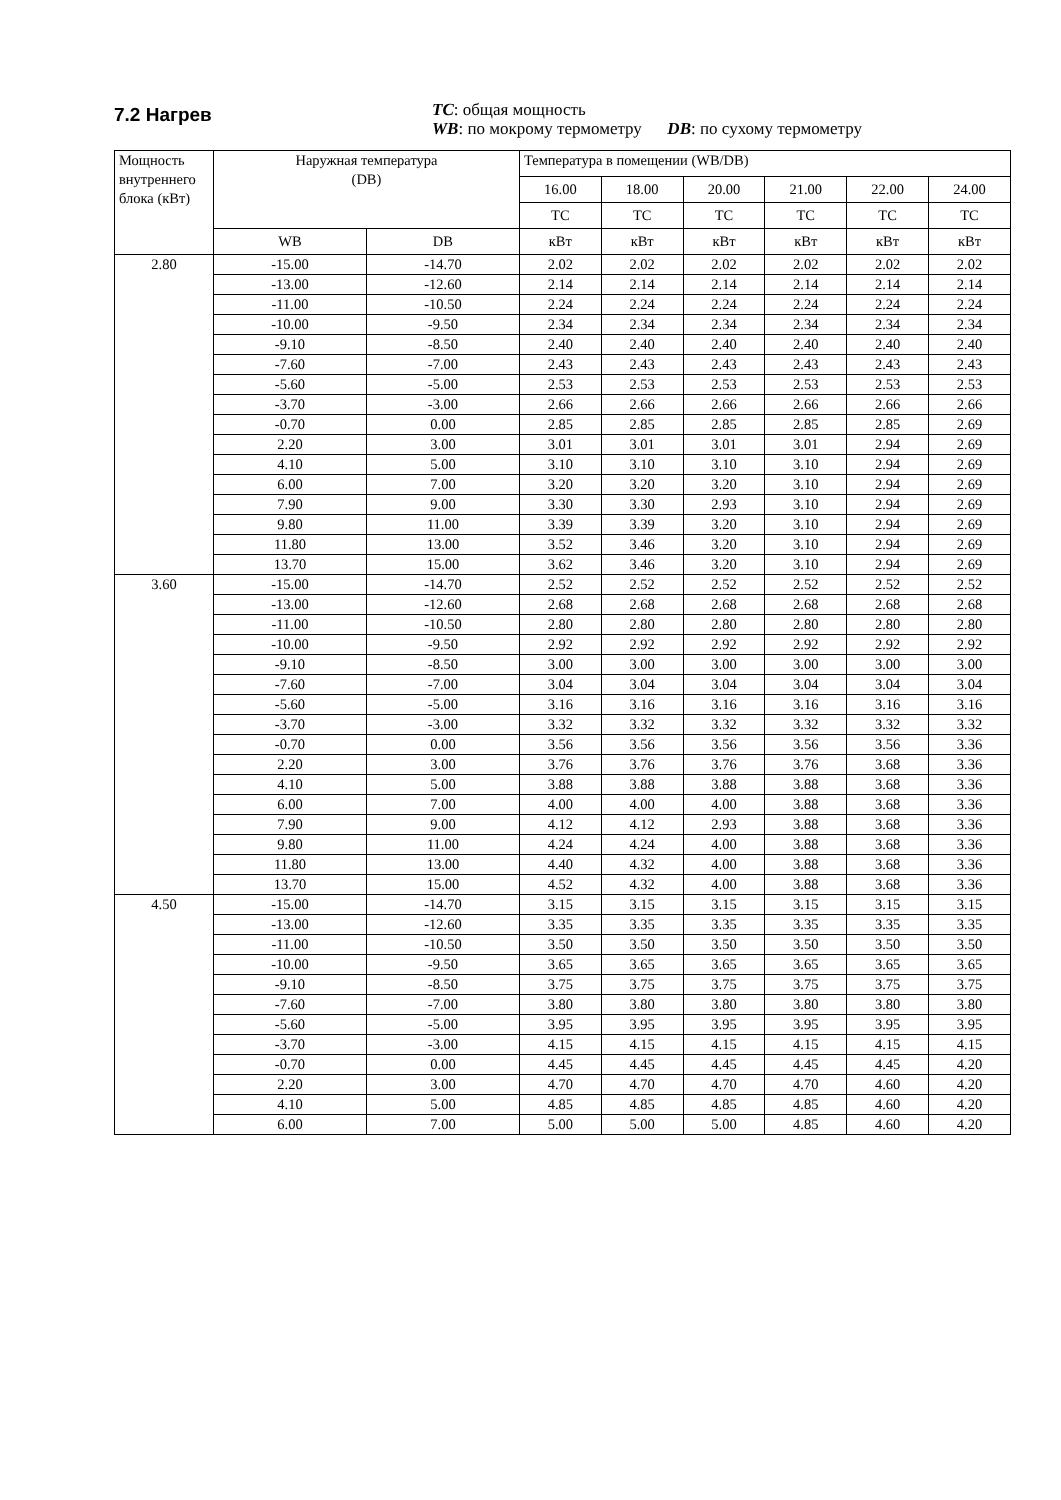7.2 Нагрев
TC: общая мощность
WB: по мокрому термометру DB: по сухому термометру
| Мощность внутреннего блока (кВт) | Наружная температура (DB) | | Температура в помещении (WB/DB) | | | | | |
| --- | --- | --- | --- | --- | --- | --- | --- | --- |
| | | | 16.00 | 18.00 | 20.00 | 21.00 | 22.00 | 24.00 |
| | | | TC | TC | TC | TC | TC | TC |
| | WB | DB | кВт | кВт | кВт | кВт | кВт | кВт |
| 2.80 | -15.00 | -14.70 | 2.02 | 2.02 | 2.02 | 2.02 | 2.02 | 2.02 |
| | -13.00 | -12.60 | 2.14 | 2.14 | 2.14 | 2.14 | 2.14 | 2.14 |
| | -11.00 | -10.50 | 2.24 | 2.24 | 2.24 | 2.24 | 2.24 | 2.24 |
| | -10.00 | -9.50 | 2.34 | 2.34 | 2.34 | 2.34 | 2.34 | 2.34 |
| | -9.10 | -8.50 | 2.40 | 2.40 | 2.40 | 2.40 | 2.40 | 2.40 |
| | -7.60 | -7.00 | 2.43 | 2.43 | 2.43 | 2.43 | 2.43 | 2.43 |
| | -5.60 | -5.00 | 2.53 | 2.53 | 2.53 | 2.53 | 2.53 | 2.53 |
| | -3.70 | -3.00 | 2.66 | 2.66 | 2.66 | 2.66 | 2.66 | 2.66 |
| | -0.70 | 0.00 | 2.85 | 2.85 | 2.85 | 2.85 | 2.85 | 2.69 |
| | 2.20 | 3.00 | 3.01 | 3.01 | 3.01 | 3.01 | 2.94 | 2.69 |
| | 4.10 | 5.00 | 3.10 | 3.10 | 3.10 | 3.10 | 2.94 | 2.69 |
| | 6.00 | 7.00 | 3.20 | 3.20 | 3.20 | 3.10 | 2.94 | 2.69 |
| | 7.90 | 9.00 | 3.30 | 3.30 | 2.93 | 3.10 | 2.94 | 2.69 |
| | 9.80 | 11.00 | 3.39 | 3.39 | 3.20 | 3.10 | 2.94 | 2.69 |
| | 11.80 | 13.00 | 3.52 | 3.46 | 3.20 | 3.10 | 2.94 | 2.69 |
| | 13.70 | 15.00 | 3.62 | 3.46 | 3.20 | 3.10 | 2.94 | 2.69 |
| 3.60 | -15.00 | -14.70 | 2.52 | 2.52 | 2.52 | 2.52 | 2.52 | 2.52 |
| | -13.00 | -12.60 | 2.68 | 2.68 | 2.68 | 2.68 | 2.68 | 2.68 |
| | -11.00 | -10.50 | 2.80 | 2.80 | 2.80 | 2.80 | 2.80 | 2.80 |
| | -10.00 | -9.50 | 2.92 | 2.92 | 2.92 | 2.92 | 2.92 | 2.92 |
| | -9.10 | -8.50 | 3.00 | 3.00 | 3.00 | 3.00 | 3.00 | 3.00 |
| | -7.60 | -7.00 | 3.04 | 3.04 | 3.04 | 3.04 | 3.04 | 3.04 |
| | -5.60 | -5.00 | 3.16 | 3.16 | 3.16 | 3.16 | 3.16 | 3.16 |
| | -3.70 | -3.00 | 3.32 | 3.32 | 3.32 | 3.32 | 3.32 | 3.32 |
| | -0.70 | 0.00 | 3.56 | 3.56 | 3.56 | 3.56 | 3.56 | 3.36 |
| | 2.20 | 3.00 | 3.76 | 3.76 | 3.76 | 3.76 | 3.68 | 3.36 |
| | 4.10 | 5.00 | 3.88 | 3.88 | 3.88 | 3.88 | 3.68 | 3.36 |
| | 6.00 | 7.00 | 4.00 | 4.00 | 4.00 | 3.88 | 3.68 | 3.36 |
| | 7.90 | 9.00 | 4.12 | 4.12 | 2.93 | 3.88 | 3.68 | 3.36 |
| | 9.80 | 11.00 | 4.24 | 4.24 | 4.00 | 3.88 | 3.68 | 3.36 |
| | 11.80 | 13.00 | 4.40 | 4.32 | 4.00 | 3.88 | 3.68 | 3.36 |
| | 13.70 | 15.00 | 4.52 | 4.32 | 4.00 | 3.88 | 3.68 | 3.36 |
| 4.50 | -15.00 | -14.70 | 3.15 | 3.15 | 3.15 | 3.15 | 3.15 | 3.15 |
| | -13.00 | -12.60 | 3.35 | 3.35 | 3.35 | 3.35 | 3.35 | 3.35 |
| | -11.00 | -10.50 | 3.50 | 3.50 | 3.50 | 3.50 | 3.50 | 3.50 |
| | -10.00 | -9.50 | 3.65 | 3.65 | 3.65 | 3.65 | 3.65 | 3.65 |
| | -9.10 | -8.50 | 3.75 | 3.75 | 3.75 | 3.75 | 3.75 | 3.75 |
| | -7.60 | -7.00 | 3.80 | 3.80 | 3.80 | 3.80 | 3.80 | 3.80 |
| | -5.60 | -5.00 | 3.95 | 3.95 | 3.95 | 3.95 | 3.95 | 3.95 |
| | -3.70 | -3.00 | 4.15 | 4.15 | 4.15 | 4.15 | 4.15 | 4.15 |
| | -0.70 | 0.00 | 4.45 | 4.45 | 4.45 | 4.45 | 4.45 | 4.20 |
| | 2.20 | 3.00 | 4.70 | 4.70 | 4.70 | 4.70 | 4.60 | 4.20 |
| | 4.10 | 5.00 | 4.85 | 4.85 | 4.85 | 4.85 | 4.60 | 4.20 |
| | 6.00 | 7.00 | 5.00 | 5.00 | 5.00 | 4.85 | 4.60 | 4.20 |